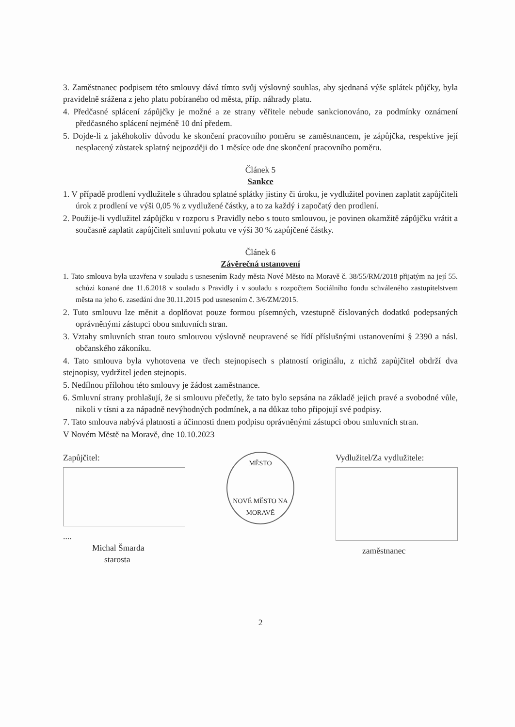3. Zaměstnanec podpisem této smlouvy dává tímto svůj výslovný souhlas, aby sjednaná výše splátek půjčky, byla pravidelně srážena z jeho platu pobíraného od města, příp. náhrady platu.
4. Předčasné splácení zápůjčky je možné a ze strany věřitele nebude sankcionováno, za podmínky oznámení předčasného splácení nejméně 10 dní předem.
5. Dojde-li z jakéhokoliv důvodu ke skončení pracovního poměru se zaměstnancem, je zápůjčka, respektive její nesplacený zůstatek splatný nejpozději do 1 měsíce ode dne skončení pracovního poměru.
Článek 5
Sankce
1. V případě prodlení vydlužitele s úhradou splatné splátky jistiny či úroku, je vydlužitel povinen zaplatit zapůjčiteli úrok z prodlení ve výši 0,05 % z vydlužené částky, a to za každý i započatý den prodlení.
2. Použije-li vydlužitel zápůjčku v rozporu s Pravidly nebo s touto smlouvou, je povinen okamžitě zápůjčku vrátit a současně zaplatit zapůjčiteli smluvní pokutu ve výši 30 % zapůjčené částky.
Článek 6
Závěrečná ustanovení
1. Tato smlouva byla uzavřena v souladu s usnesením Rady města Nové Město na Moravě č. 38/55/RM/2018 přijatým na její 55. schůzi konané dne 11.6.2018 v souladu s Pravidly i v souladu s rozpočtem Sociálního fondu schváleného zastupitelstvem města na jeho 6. zasedání dne 30.11.2015 pod usnesením č. 3/6/ZM/2015.
2. Tuto smlouvu lze měnit a doplňovat pouze formou písemných, vzestupně číslovaných dodatků podepsaných oprávněnými zástupci obou smluvních stran.
3. Vztahy smluvních stran touto smlouvou výslovně neupravené se řídí příslušnými ustanoveními § 2390 a násl. občanského zákoníku.
4. Tato smlouva byla vyhotovena ve třech stejnopisech s platností originálu, z nichž zapůjčitel obdrží dva stejnopisy, vydržitel jeden stejnopis.
5. Nedílnou přílohou této smlouvy je žádost zaměstnance.
6. Smluvní strany prohlašují, že si smlouvu přečetly, že tato bylo sepsána na základě jejich pravé a svobodné vůle, nikoli v tísni a za nápadně nevýhodných podmínek, a na důkaz toho připojují své podpisy.
7. Tato smlouva nabývá platnosti a účinnosti dnem podpisu oprávněnými zástupci obou smluvních stran.
V Novém Městě na Moravě, dne 10.10.2023
Zapůjčitel:
....
Michal Šmarda
starosta
MĚSTO
NOVÉ MĚSTO NA MORAVĚ
Vydlužitel/Za vydlužitele:
zaměstnanec
2